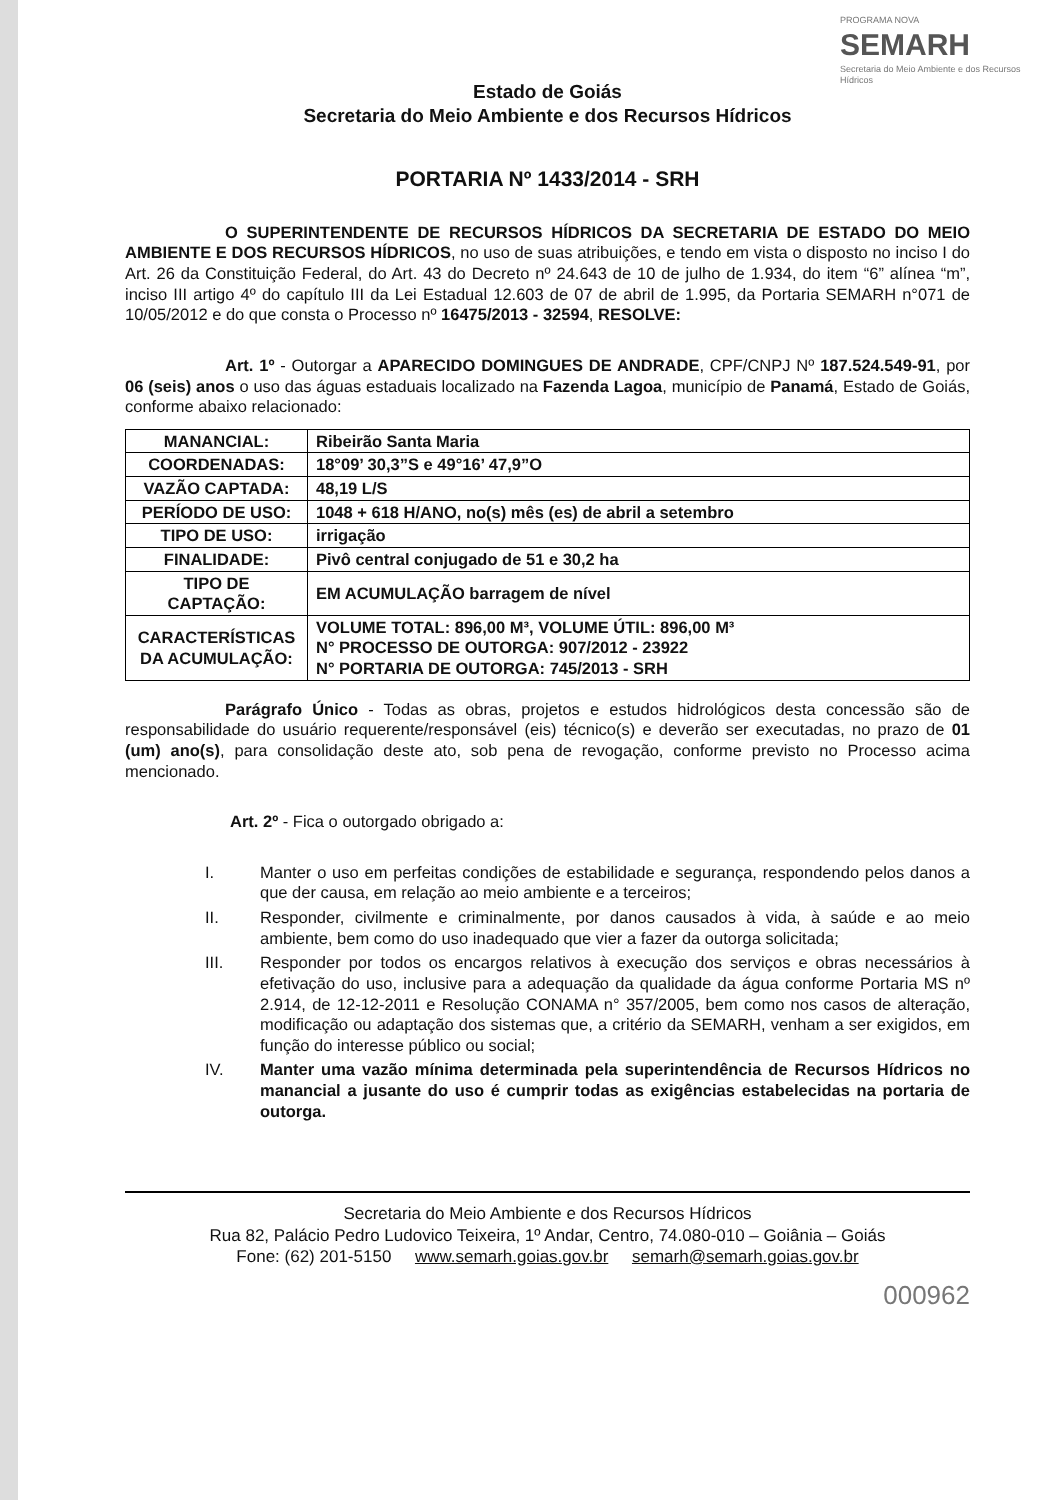PROGRAMA NOVA
SEMARH
Secretaria do Meio Ambiente e dos Recursos Hídricos
Estado de Goiás
Secretaria do Meio Ambiente e dos Recursos Hídricos
PORTARIA Nº 1433/2014 - SRH
O SUPERINTENDENTE DE RECURSOS HÍDRICOS DA SECRETARIA DE ESTADO DO MEIO AMBIENTE E DOS RECURSOS HÍDRICOS, no uso de suas atribuições, e tendo em vista o disposto no inciso I do Art. 26 da Constituição Federal, do Art. 43 do Decreto nº 24.643 de 10 de julho de 1.934, do item “6” alínea “m”, inciso III artigo 4º do capítulo III da Lei Estadual 12.603 de 07 de abril de 1.995, da Portaria SEMARH n°071 de 10/05/2012 e do que consta o Processo nº 16475/2013 - 32594, RESOLVE:
Art. 1º - Outorgar a APARECIDO DOMINGUES DE ANDRADE, CPF/CNPJ Nº 187.524.549-91, por 06 (seis) anos o uso das águas estaduais localizado na Fazenda Lagoa, município de Panamá, Estado de Goiás, conforme abaixo relacionado:
| MANANCIAL: | Ribeirão Santa Maria |
| COORDENADAS: | 18°09’ 30,3”S e 49°16’ 47,9”O |
| VAZÃO CAPTADA: | 48,19 L/S |
| PERÍODO DE USO: | 1048 + 618 H/ANO, no(s) mês (es) de abril a setembro |
| TIPO DE USO: | irrigação |
| FINALIDADE: | Pivô central conjugado de 51 e 30,2 ha |
| TIPO DE CAPTAÇÃO: | EM ACUMULAÇÃO barragem de nível |
| CARACTERÍSTICAS DA ACUMULAÇÃO: | VOLUME TOTAL: 896,00 M³, VOLUME ÚTIL: 896,00 M³ N° PROCESSO DE OUTORGA: 907/2012 - 23922 N° PORTARIA DE OUTORGA: 745/2013 - SRH |
Parágrafo Único - Todas as obras, projetos e estudos hidrológicos desta concessão são de responsabilidade do usuário requerente/responsável (eis) técnico(s) e deverão ser executadas, no prazo de 01 (um) ano(s), para consolidação deste ato, sob pena de revogação, conforme previsto no Processo acima mencionado.
Art. 2º - Fica o outorgado obrigado a:
I. Manter o uso em perfeitas condições de estabilidade e segurança, respondendo pelos danos a que der causa, em relação ao meio ambiente e a terceiros;
II. Responder, civilmente e criminalmente, por danos causados à vida, à saúde e ao meio ambiente, bem como do uso inadequado que vier a fazer da outorga solicitada;
III. Responder por todos os encargos relativos à execução dos serviços e obras necessários à efetivação do uso, inclusive para a adequação da qualidade da água conforme Portaria MS nº 2.914, de 12-12-2011 e Resolução CONAMA n° 357/2005, bem como nos casos de alteração, modificação ou adaptação dos sistemas que, a critério da SEMARH, venham a ser exigidos, em função do interesse público ou social;
IV. Manter uma vazão mínima determinada pela superintendência de Recursos Hídricos no manancial a jusante do uso é cumprir todas as exigências estabelecidas na portaria de outorga.
Secretaria do Meio Ambiente e dos Recursos Hídricos
Rua 82, Palácio Pedro Ludovico Teixeira, 1º Andar, Centro, 74.080-010 – Goiânia – Goiás
Fone: (62) 201-5150 www.semarh.goias.gov.br semarh@semarh.goias.gov.br
000962